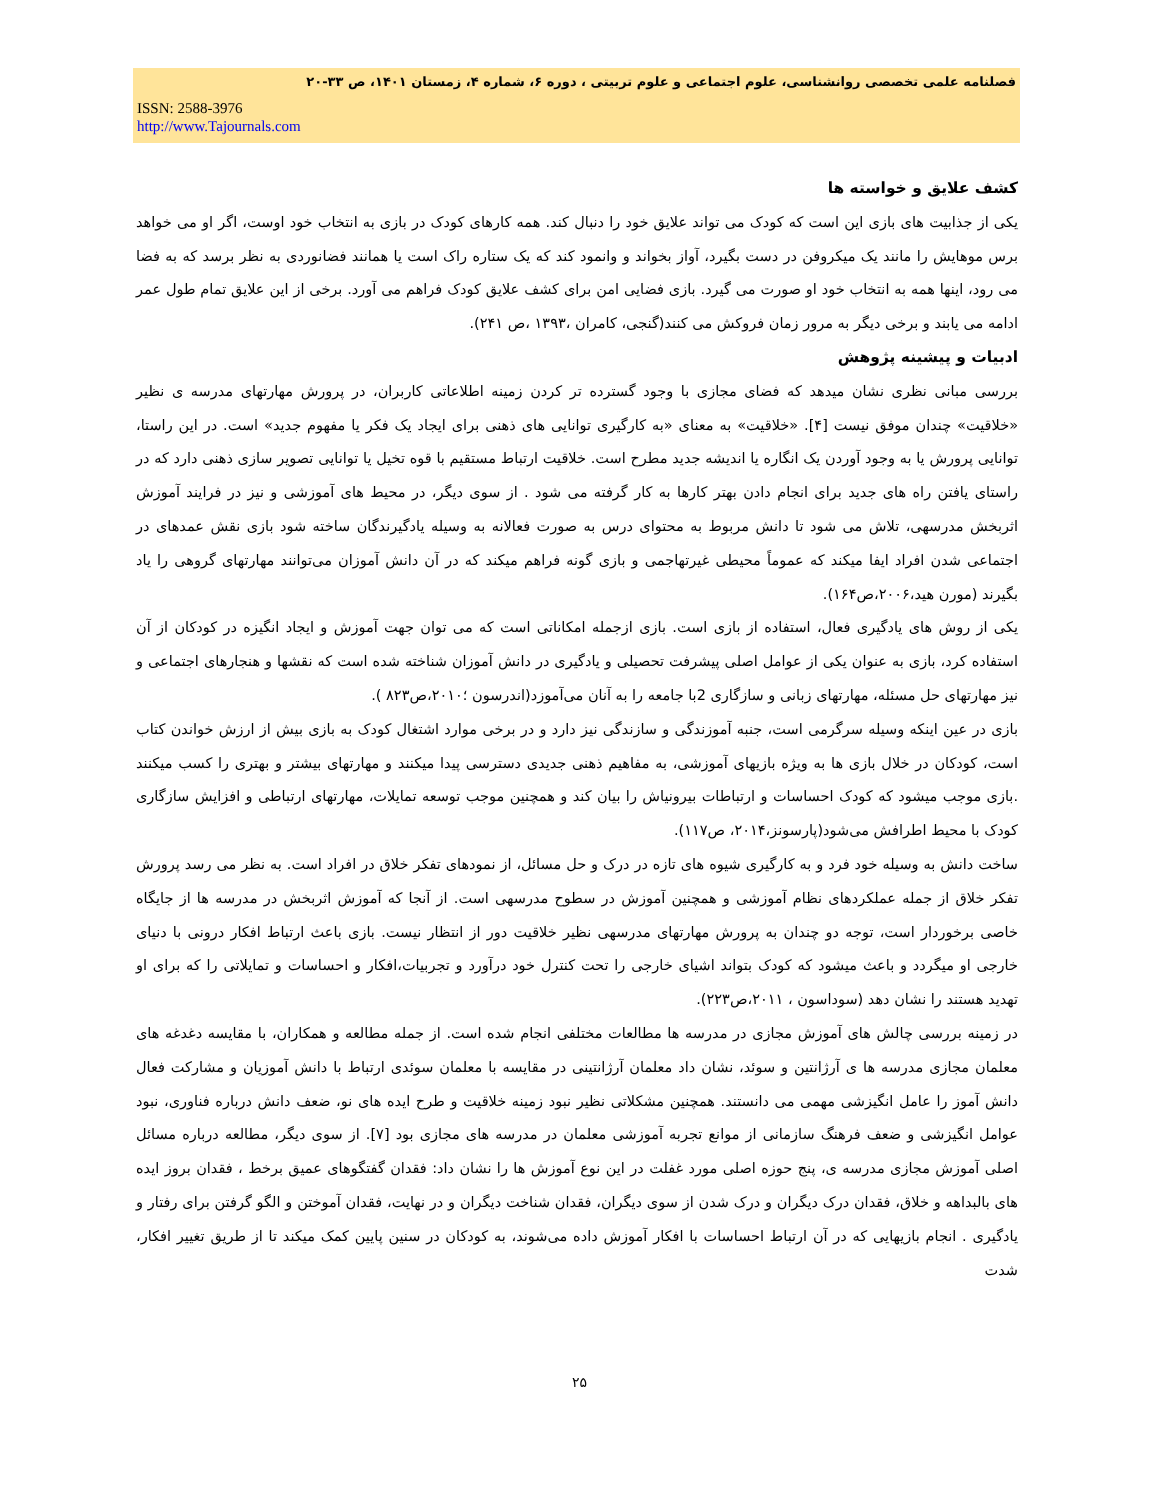فصلنامه علمی تخصصی روانشناسی، علوم اجتماعی و علوم تربیتی ، دوره ۶، شماره ۴، زمستان ۱۴۰۱، ص ۳۳-۲۰
ISSN: 2588-3976
http://www.Tajournals.com
کشف علایق و خواسته ها
یکی از جذابیت های بازی این است که کودک می تواند علایق خود را دنبال کند. همه کارهای کودک در بازی به انتخاب خود اوست، اگر او می خواهد برس موهایش را مانند یک میکروفن در دست بگیرد، آواز بخواند و وانمود کند که یک ستاره راک است یا همانند فضانوردی به نظر برسد که به فضا می رود، اینها همه به انتخاب خود او صورت می گیرد. بازی فضایی امن برای کشف علایق کودک فراهم می آورد. برخی از این علایق تمام طول عمر ادامه می یابند و برخی دیگر به مرور زمان فروکش می کنند(گنجی، کامران ،۱۳۹۳ ،ص ۲۴۱).
ادبیات و پیشینه پژوهش
بررسی مبانی نظری نشان میدهد که فضای مجازی با وجود گسترده تر کردن زمینه اطلاعاتی کاربران، در پرورش مهارتهای مدرسه ی نظیر «خلاقیت» چندان موفق نیست [۴]. «خلاقیت» به معنای «به کارگیری توانایی های ذهنی برای ایجاد یک فکر یا مفهوم جدید» است. در این راستا، توانایی پرورش یا به وجود آوردن یک انگاره یا اندیشه جدید مطرح است. خلاقیت ارتباط مستقیم با قوه تخیل یا توانایی تصویر سازی ذهنی دارد که در راستای یافتن راه های جدید برای انجام دادن بهتر کارها به کار گرفته می شود . از سوی دیگر، در محیط های آموزشی و نیز در فرایند آموزش اثربخش مدرسهی، تلاش می شود تا دانش مربوط به محتوای درس به صورت فعالانه به وسیله یادگیرندگان ساخته شود بازی نقش عمدهای در اجتماعی شدن افراد ایفا میکند که عموماً محیطی غیرتهاجمی و بازی گونه فراهم میکند که در آن دانش آموزان می‌توانند مهارتهای گروهی را یاد بگیرند (مورن هید،۲۰۰۶،ص۱۶۴).
یکی از روش های یادگیری فعال، استفاده از بازی است. بازی ازجمله امکاناتی است که می توان جهت آموزش و ایجاد انگیزه در کودکان از آن استفاده کرد، بازی به عنوان یکی از عوامل اصلی پیشرفت تحصیلی و یادگیری در دانش آموزان شناخته شده است که نقشها و هنجارهای اجتماعی و نیز مهارتهای حل مسئله، مهارتهای زبانی و سازگاری 2با جامعه را به آنان می‌آموزد(اندرسون ؛۲۰۱۰،ص۸۲۳ ).
بازی در عین اینکه وسیله سرگرمی است، جنبه آموزندگی و سازندگی نیز دارد و در برخی موارد اشتغال کودک به بازی بیش از ارزش خواندن کتاب است، کودکان در خلال بازی ها به ویژه بازیهای آموزشی، به مفاهیم ذهنی جدیدی دسترسی پیدا میکنند و مهارتهای بیشتر و بهتری را کسب میکنند .بازی موجب میشود که کودک احساسات و ارتباطات بیرونیاش را بیان کند و همچنین موجب توسعه تمایلات، مهارتهای ارتباطی و افزایش سازگاری کودک با محیط اطرافش می‌شود(پارسونز،۲۰۱۴، ص۱۱۷).
ساخت دانش به وسیله خود فرد و به کارگیری شیوه های تازه در درک و حل مسائل، از نمودهای تفکر خلاق در افراد است. به نظر می رسد پرورش تفکر خلاق از جمله عملکردهای نظام آموزشی و همچنین آموزش در سطوح مدرسهی است. از آنجا که آموزش اثربخش در مدرسه ها از جایگاه خاصی برخوردار است، توجه دو چندان به پرورش مهارتهای مدرسهی نظیر خلاقیت دور از انتظار نیست. بازی باعث ارتباط افکار درونی با دنیای خارجی او میگردد و باعث میشود که کودک بتواند اشیای خارجی را تحت کنترل خود درآورد و تجربیات،افکار و احساسات و تمایلاتی را که برای او تهدید هستند را نشان دهد (سوداسون ، ۲۰۱۱،ص۲۲۳).
در زمینه بررسی چالش های آموزش مجازی در مدرسه ها مطالعات مختلفی انجام شده است. از جمله مطالعه و همکاران، با مقایسه دغدغه های معلمان مجازی مدرسه ها ی آرژانتین و سوئد، نشان داد معلمان آرژانتینی در مقایسه با معلمان سوئدی ارتباط با دانش آموزیان و مشارکت فعال دانش آموز را عامل انگیزشی مهمی می دانستند. همچنین مشکلاتی نظیر نبود زمینه خلاقیت و طرح ایده های نو، ضعف دانش درباره فناوری، نبود عوامل انگیزشی و ضعف فرهنگ سازمانی از موانع تجربه آموزشی معلمان در مدرسه های مجازی بود [۷]. از سوی دیگر، مطالعه درباره مسائل اصلی آموزش مجازی مدرسه ی، پنج حوزه اصلی مورد غفلت در این نوع آموزش ها را نشان داد: فقدان گفتگوهای عمیق برخط ، فقدان بروز ایده های بالبداهه و خلاق، فقدان درک دیگران و درک شدن از سوی دیگران، فقدان شناخت دیگران و در نهایت، فقدان آموختن و الگو گرفتن برای رفتار و یادگیری . انجام بازیهایی که در آن ارتباط احساسات با افکار آموزش داده می‌شوند، به کودکان در سنین پایین کمک میکند تا از طریق تغییر افکار، شدت
۲۵